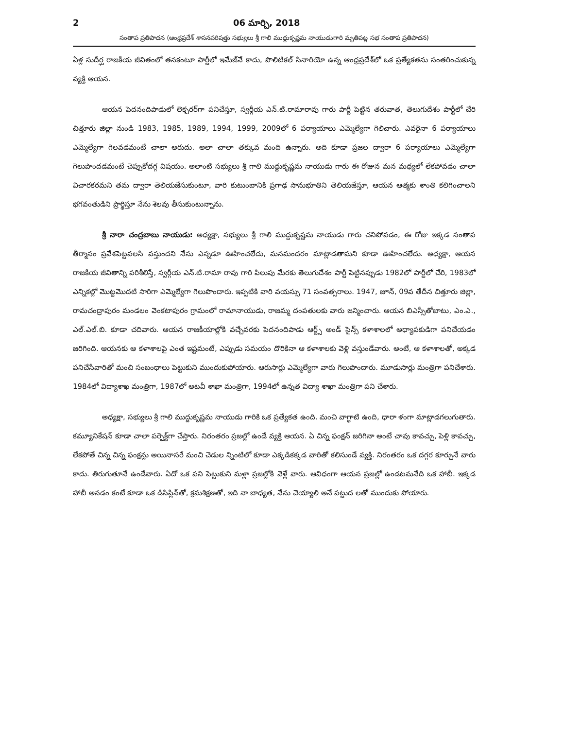2 06 మార్చి, 2018
సంతాప ప్రతిపాదన (ఆంధ్రప్రదేశ్ శాసనపరిషత్తు సభ్యులు శ్రీ గాలి ముద్దుకృష్ణమ నాయుడుగారి మృతిపట్ల సభ సంతాప ప్రతిపాదన)
ఏళ్ల సుదీర్ఘ రాజకీయ జీవితంలో తనకంటూ పార్టీలో ఇమేజ్‌నే కాదు, పొలిటికల్ సినారియో ఉన్న ఆంధ్రప్రదేశ్‌లో ఒక ప్రత్యేకతను సంతరించుకున్న వ్యక్తి ఆయన.
ఆయన పెదనందిపాడులో లెక్చరర్‌గా పనిచేస్తూ, స్వర్గీయ ఎన్.టి.రామారావు గారు పార్టీ పెట్టిన తరువాత, తెలుగుదేశం పార్టీలో చేరి చిత్తూరు జిల్లా నుండి 1983, 1985, 1989, 1994, 1999, 2009లో 6 పర్యాయాలు ఎమ్మెల్యేగా గెలిచారు. ఎవరైనా 6 పర్యాయాలు ఎమ్మెల్యేగా గెలవడమంటే చాలా అరుదు. అలా చాలా తక్కువ మంది ఉన్నారు. అది కూడా ప్రజల ద్వారా 6 పర్యాయాలు ఎమ్మెల్యేగా గెలుపొందడమంటే చెప్పుకోదగ్గ విషయం. అలాంటి సభ్యులు శ్రీ గాలి ముద్దుకృష్ణమ నాయుడు గారు ఈ రోజున మన మధ్యలో లేకపోవడం చాలా విచారకరమని తమ ద్వారా తెలియజేసుకుంటూ, వారి కుటుంబానికి ప్రగాఢ సానుభూతిని తెలియజేస్తూ, ఆయన ఆత్మకు శాంతి కలిగించాలని భగవంతుడిని ప్రార్థిస్తూ నేను శెలవు తీసుకుంటున్నాను.
శ్రీ నారా చంద్రబాబు నాయుడు: అధ్యక్షా, సభ్యులు శ్రీ గాలి ముద్దుకృష్ణమ నాయుడు గారు చనిపోవడం, ఈ రోజు ఇక్కడ సంతాప తీర్మానం ప్రవేశపెట్టవలసి వస్తుందని నేను ఎన్నడూ ఊహించలేదు, మనమందరం మాట్లాడతామని కూడా ఊహించలేదు. అధ్యక్షా, ఆయన రాజకీయ జీవితాన్ని పరిశీలిస్తే, స్వర్గీయ ఎన్.టి.రామా రావు గారి పిలుపు మేరకు తెలుగుదేశం పార్టీ పెట్టినప్పుడు 1982లో పార్టీలో చేరి, 1983లో ఎన్నికల్లో మొట్టమొదటి సారిగా ఎమ్మెల్యేగా గెలుపొందారు. ఇప్పటికి వారి వయస్సు 71 సంవత్సరాలు. 1947, జూన్, 09వ తేదీన చిత్తూరు జిల్లా, రామచంద్రాపురం మండలం వెంకటాపురం గ్రామంలో రామానాయుడు, రాజమ్మ దంపతులకు వారు జన్మించారు. ఆయన బిఎస్సీతోబాటు, ఎం.ఎ., ఎల్.ఎల్.బి. కూడా చదివారు. ఆయన రాజకీయాల్లోకి వచ్చేవరకు పెదనందిపాడు ఆర్ట్స్ అండ్ సైన్స్ కళాశాలలో అధ్యాపకుడిగా పనిచేయడం జరిగింది. ఆయనకు ఆ కళాశాలపై ఎంత ఇష్టమంటే, ఎప్పుడు సమయం దొరికినా ఆ కళాశాలకు వెళ్లి వస్తుండేవారు. అంటే, ఆ కళాశాలతో, అక్కడ పనిచేసేవారితో మంచి సంబంధాలు పెట్టుకుని ముందుకుపోయారు. ఆరుసార్లు ఎమ్మెల్యేగా వారు గెలుపొందారు. మూడుసార్లు మంత్రిగా పనిచేశారు. 1984లో విద్యాశాఖ మంత్రిగా, 1987లో అటవీ శాఖా మంత్రిగా, 1994లో ఉన్నత విద్యా శాఖా మంత్రిగా పని చేశారు.
అధ్యక్షా, సభ్యులు శ్రీ గాలి ముద్దుకృష్ణమ నాయుడు గారికి ఒక ప్రత్యేకత ఉంది. మంచి వాగ్ధాటి ఉంది, ధారా ళంగా మాట్లాడగలుగుతారు. కమ్యూనికేషన్ కూడా చాలా పర్ఫెక్ట్‌గా చేస్తారు. నిరంతరం ప్రజల్లో ఉండే వ్యక్తి ఆయన. ఏ చిన్న ఫంక్షన్ జరిగినా అంటే చావు కావచ్చు, పెళ్లి కావచ్చు, లేకపోతే చిన్న చిన్న ఫంక్షన్లు అయినాసరే మంచి చెడుల న్నింటిలో కూడా ఎక్కడికక్కడ వారితో కలిసుండే వ్యక్తి. నిరంతరం ఒక దగ్గర కూర్చునే వారు కాదు. తిరుగుతూనే ఉండేవారు. ఏదో ఒక పని పెట్టుకుని మళ్లా ప్రజల్లోకి వెళ్లే వారు. ఆవిధంగా ఆయన ప్రజల్లో ఉండటమనేది ఒక హాబీ. ఇక్కడ హాబీ అనడం కంటే కూడా ఒక డిసిప్లిన్‌తో, క్రమశిక్షణతో, ఇది నా బాధ్యత, నేను చెయ్యాలి అనే పట్టుద లతో ముందుకు పోయారు.